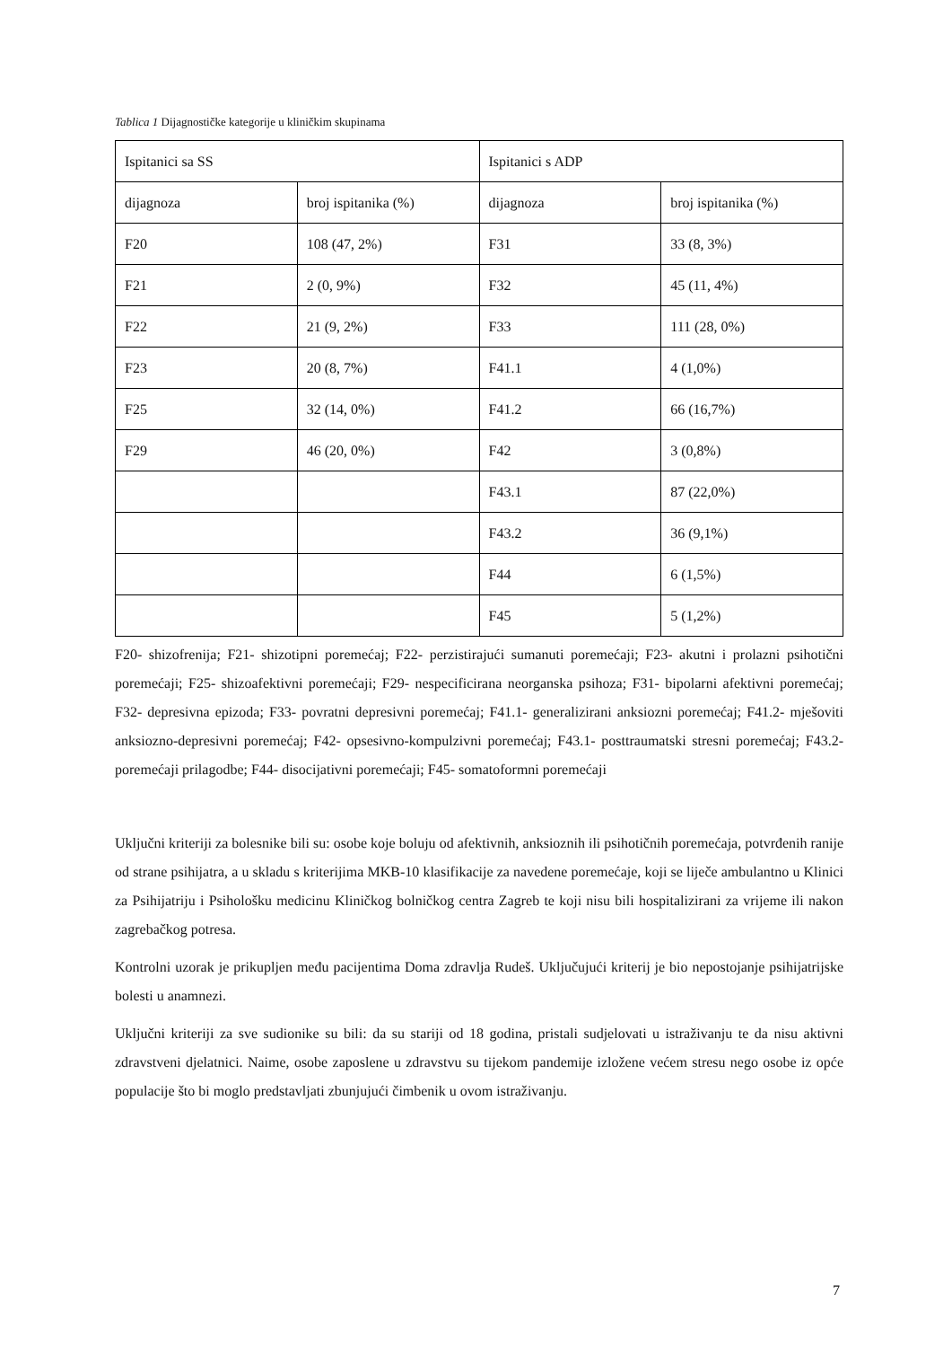Tablica 1 Dijagnostičke kategorije u kliničkim skupinama
| Ispitanici sa SS | | Ispitanici s ADP | |
| dijagnoza | broj ispitanika (%) | dijagnoza | broj ispitanika (%) |
| F20 | 108 (47, 2%) | F31 | 33 (8, 3%) |
| F21 | 2 (0, 9%) | F32 | 45 (11, 4%) |
| F22 | 21 (9, 2%) | F33 | 111 (28, 0%) |
| F23 | 20 (8, 7%) | F41.1 | 4 (1,0%) |
| F25 | 32 (14, 0%) | F41.2 | 66 (16,7%) |
| F29 | 46 (20, 0%) | F42 | 3 (0,8%) |
| | | F43.1 | 87 (22,0%) |
| | | F43.2 | 36 (9,1%) |
| | | F44 | 6 (1,5%) |
| | | F45 | 5 (1,2%) |
F20- shizofrenija; F21- shizotipni poremećaj; F22- perzistirajući sumanuti poremećaji; F23- akutni i prolazni psihotični poremećaji; F25- shizoafektivni poremećaji; F29- nespecificirana neorganska psihoza; F31- bipolarni afektivni poremećaj; F32- depresivna epizoda; F33- povratni depresivni poremećaj; F41.1- generalizirani anksiozni poremećaj; F41.2- mješoviti anksiozno-depresivni poremećaj; F42- opsesivno-kompulzivni poremećaj; F43.1- posttraumatski stresni poremećaj; F43.2- poremećaji prilagodbe; F44- disocijativni poremećaji; F45- somatoformni poremećaji
Uključni kriteriji za bolesnike bili su: osobe koje boluju od afektivnih, anksioznih ili psihotičnih poremećaja, potvrđenih ranije od strane psihijatra, a u skladu s kriterijima MKB-10 klasifikacije za navedene poremećaje, koji se liječe ambulantno u Klinici za Psihijatriju i Psihološku medicinu Kliničkog bolničkog centra Zagreb te koji nisu bili hospitalizirani za vrijeme ili nakon zagrebačkog potresa.
Kontrolni uzorak je prikupljen među pacijentima Doma zdravlja Rudeš. Uključujući kriterij je bio nepostojanje psihijatrijske bolesti u anamnezi.
Uključni kriteriji za sve sudionike su bili: da su stariji od 18 godina, pristali sudjelovati u istraživanju te da nisu aktivni zdravstveni djelatnici. Naime, osobe zaposlene u zdravstvu su tijekom pandemije izložene većem stresu nego osobe iz opće populacije što bi moglo predstavljati zbunjujući čimbenik u ovom istraživanju.
7